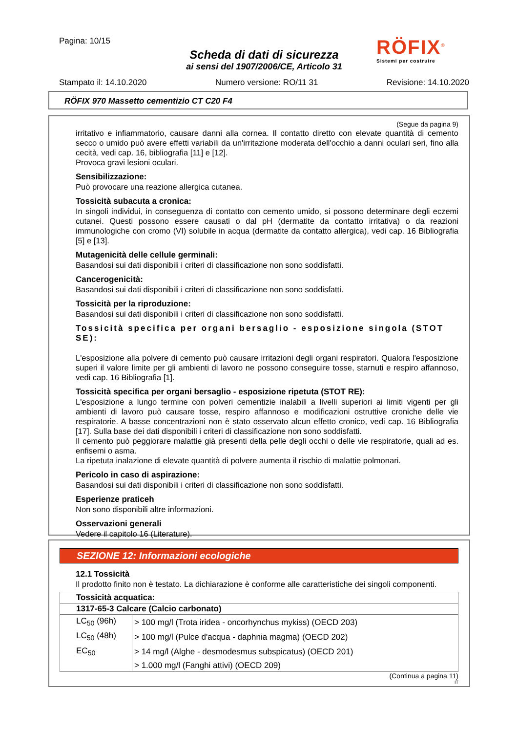Pagina: 10/15
RÖFIX<sup>®</sup>
Sistemi per costruire
Scheda di dati di sicurezza
ai sensi del 1907/2006/CE, Articolo 31
Stampato il: 14.10.2020 Numero versione: RO/11 31 Revisione: 14.10.2020
RÖFIX 970 Massetto cementizio CT C20 F4
(Segue da pagina 9)
irritativo e infiammatorio, causare danni alla cornea. Il contatto diretto con elevate quantità di cemento secco o umido può avere effetti variabili da un'irritazione moderata dell'occhio a danni oculari seri, fino alla cecità, vedi cap. 16, bibliografia [11] e [12].
Provoca gravi lesioni oculari.
Sensibilizzazione:
Può provocare una reazione allergica cutanea.
Tossicità subacuta a cronica:
In singoli individui, in conseguenza di contatto con cemento umido, si possono determinare degli eczemi cutanei. Questi possono essere causati o dal pH (dermatite da contatto irritativa) o da reazioni immunologiche con cromo (VI) solubile in acqua (dermatite da contatto allergica), vedi cap. 16 Bibliografia [5] e [13].
Mutagenicità delle cellule germinali:
Basandosi sui dati disponibili i criteri di classificazione non sono soddisfatti.
Cancerogenicità:
Basandosi sui dati disponibili i criteri di classificazione non sono soddisfatti.
Tossicità per la riproduzione:
Basandosi sui dati disponibili i criteri di classificazione non sono soddisfatti.
Tossicità specifica per organi bersaglio - esposizione singola (STOT SE):
L'esposizione alla polvere di cemento può causare irritazioni degli organi respiratori. Qualora l'esposizione superi il valore limite per gli ambienti di lavoro ne possono conseguire tosse, starnuti e respiro affannoso, vedi cap. 16 Bibliografia [1].
Tossicità specifica per organi bersaglio - esposizione ripetuta (STOT RE):
L'esposizione a lungo termine con polveri cementizie inalabili a livelli superiori ai limiti vigenti per gli ambienti di lavoro può causare tosse, respiro affannoso e modificazioni ostruttive croniche delle vie respiratorie. A basse concentrazioni non è stato osservato alcun effetto cronico, vedi cap. 16 Bibliografia [17]. Sulla base dei dati disponibili i criteri di classificazione non sono soddisfatti.
Il cemento può peggiorare malattie già presenti della pelle degli occhi o delle vie respiratorie, quali ad es. enfisemi o asma.
La ripetuta inalazione di elevate quantità di polvere aumenta il rischio di malattie polmonari.
Pericolo in caso di aspirazione:
Basandosi sui dati disponibili i criteri di classificazione non sono soddisfatti.
Esperienze praticeh
Non sono disponibili altre informazioni.
Osservazioni generali
Vedere il capitolo 16 (Literature).
SEZIONE 12: Informazioni ecologiche
12.1 Tossicità
Il prodotto finito non è testato. La dichiarazione è conforme alle caratteristiche dei singoli componenti.
| Tossicità acquatica: | |
| --- | --- |
| 1317-65-3 Calcare (Calcio carbonato) | |
| LC<sub>50</sub> (96h) | > 100 mg/l (Trota iridea - oncorhynchus mykiss) (OECD 203) |
| LC<sub>50</sub> (48h) | > 100 mg/l (Pulce d'acqua - daphnia magma) (OECD 202) |
| EC<sub>50</sub> | > 14 mg/l (Alghe - desmodesmus subspicatus) (OECD 201) |
| | > 1.000 mg/l (Fanghi attivi) (OECD 209) |
(Continua a pagina 11)
IT